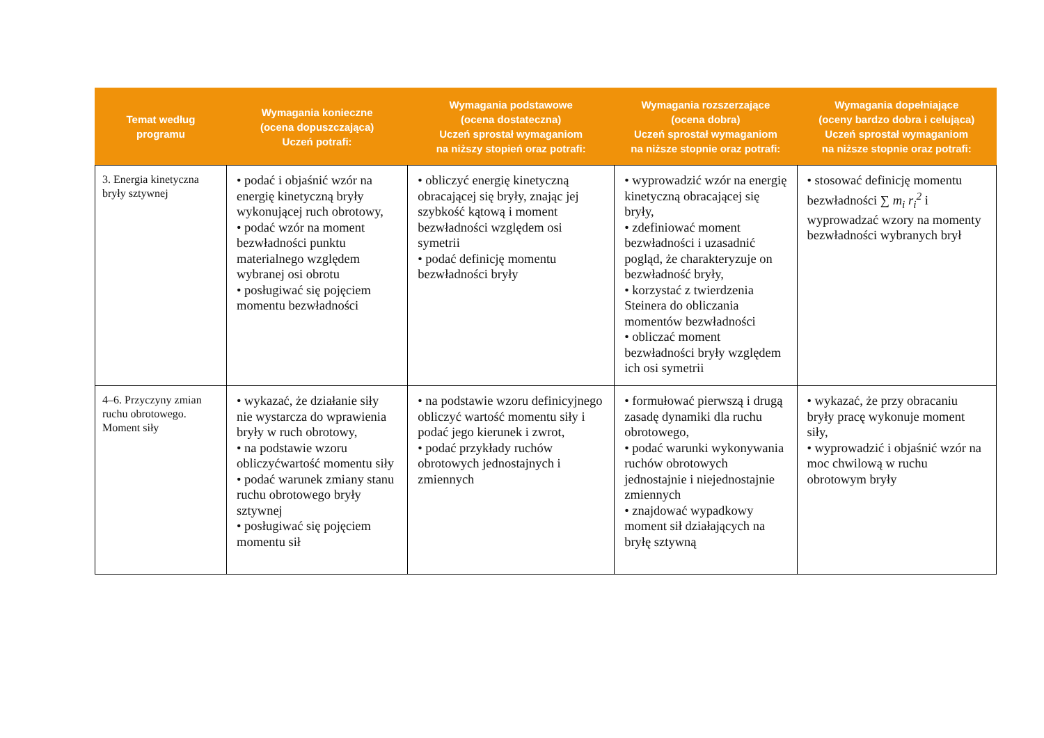| Temat według programu | Wymagania konieczne (ocena dopuszczająca) Uczeń potrafi: | Wymagania podstawowe (ocena dostateczna) Uczeń sprostał wymaganiom na niższy stopień oraz potrafi: | Wymagania rozszerzające (ocena dobra) Uczeń sprostał wymaganiom na niższe stopnie oraz potrafi: | Wymagania dopełniające (oceny bardzo dobra i celująca) Uczeń sprostał wymaganiom na niższe stopnie oraz potrafi: |
| --- | --- | --- | --- | --- |
| 3. Energia kinetyczna bryły sztywnej | • podać i objaśnić wzór na energię kinetyczną bryły wykonującej ruch obrotowy, • podać wzór na moment bezwładności punktu materialnego względem wybranej osi obrotu • posługiwać się pojęciem momentu bezwładności | • obliczyć energię kinetyczną obracającej się bryły, znając jej szybkość kątową i moment bezwładności względem osi symetrii • podać definicję momentu bezwładności bryły | • wyprowadzić wzór na energię kinetyczną obracającej się bryły, • zdefiniować moment bezwładności i uzasadnić pogląd, że charakteryzuje on bezwładność bryły, • korzystać z twierdzenia Steinera do obliczania momentów bezwładności • obliczać moment bezwładności bryły względem ich osi symetrii | • stosować definicję momentu bezwładności ∑ m<sub>i</sub> r<sub>i</sub><sup>2</sup> i wyprowadzać wzory na momenty bezwładności wybranych brył |
| 4–6. Przyczyny zmian ruchu obrotowego. Moment siły | • wykazać, że działanie siły nie wystarcza do wprawienia bryły w ruch obrotowy, • na podstawie wzoru obliczyćwartość momentu siły • podać warunek zmiany stanu ruchu obrotowego bryły sztywnej • posługiwać się pojęciem momentu sił | • na podstawie wzoru definicyjnego obliczyć wartość momentu siły i podać jego kierunek i zwrot, • podać przykłady ruchów obrotowych jednostajnych i zmiennych | • formułować pierwszą i drugą zasadę dynamiki dla ruchu obrotowego, • podać warunki wykonywania ruchów obrotowych jednostajnie i niejednostajnie zmiennych • znajdować wypadkowy moment sił działających na bryłę sztywną | • wykazać, że przy obracaniu bryły pracę wykonuje moment siły, • wyprowadzić i objaśnić wzór na moc chwilową w ruchu obrotowym bryły |